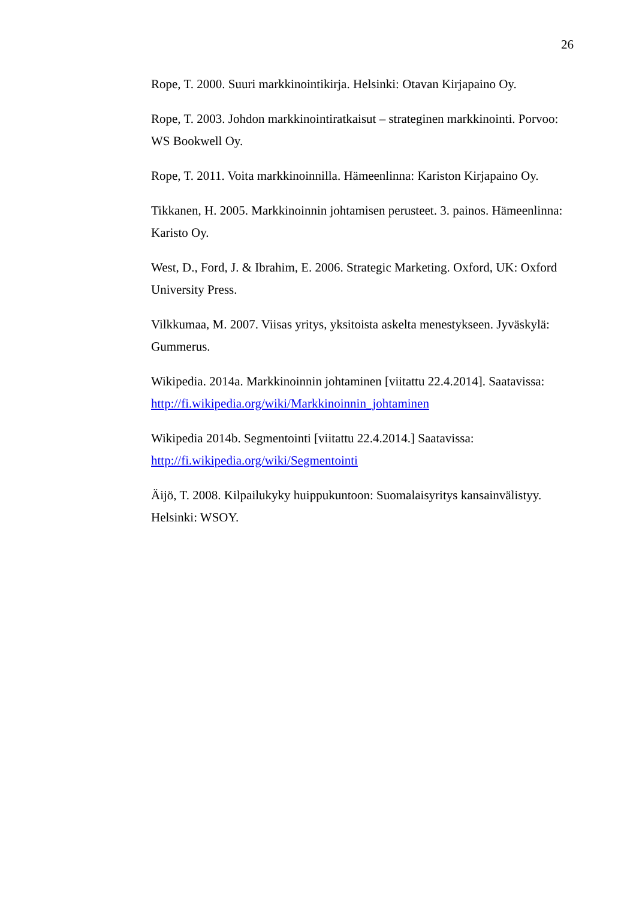26
Rope, T. 2000. Suuri markkinointikirja. Helsinki: Otavan Kirjapaino Oy.
Rope, T. 2003. Johdon markkinointiratkaisut – strateginen markkinointi. Porvoo: WS Bookwell Oy.
Rope, T. 2011. Voita markkinoinnilla. Hämeenlinna: Kariston Kirjapaino Oy.
Tikkanen, H. 2005. Markkinoinnin johtamisen perusteet. 3. painos. Hämeenlinna: Karisto Oy.
West, D., Ford, J. & Ibrahim, E. 2006. Strategic Marketing. Oxford, UK: Oxford University Press.
Vilkkumaa, M. 2007. Viisas yritys, yksitoista askelta menestykseen. Jyväskylä: Gummerus.
Wikipedia. 2014a. Markkinoinnin johtaminen [viitattu 22.4.2014]. Saatavissa: http://fi.wikipedia.org/wiki/Markkinoinnin_johtaminen
Wikipedia 2014b. Segmentointi [viitattu 22.4.2014.] Saatavissa: http://fi.wikipedia.org/wiki/Segmentointi
Äijö, T. 2008. Kilpailukyky huippukuntoon: Suomalaisyritys kansainvälistyy. Helsinki: WSOY.